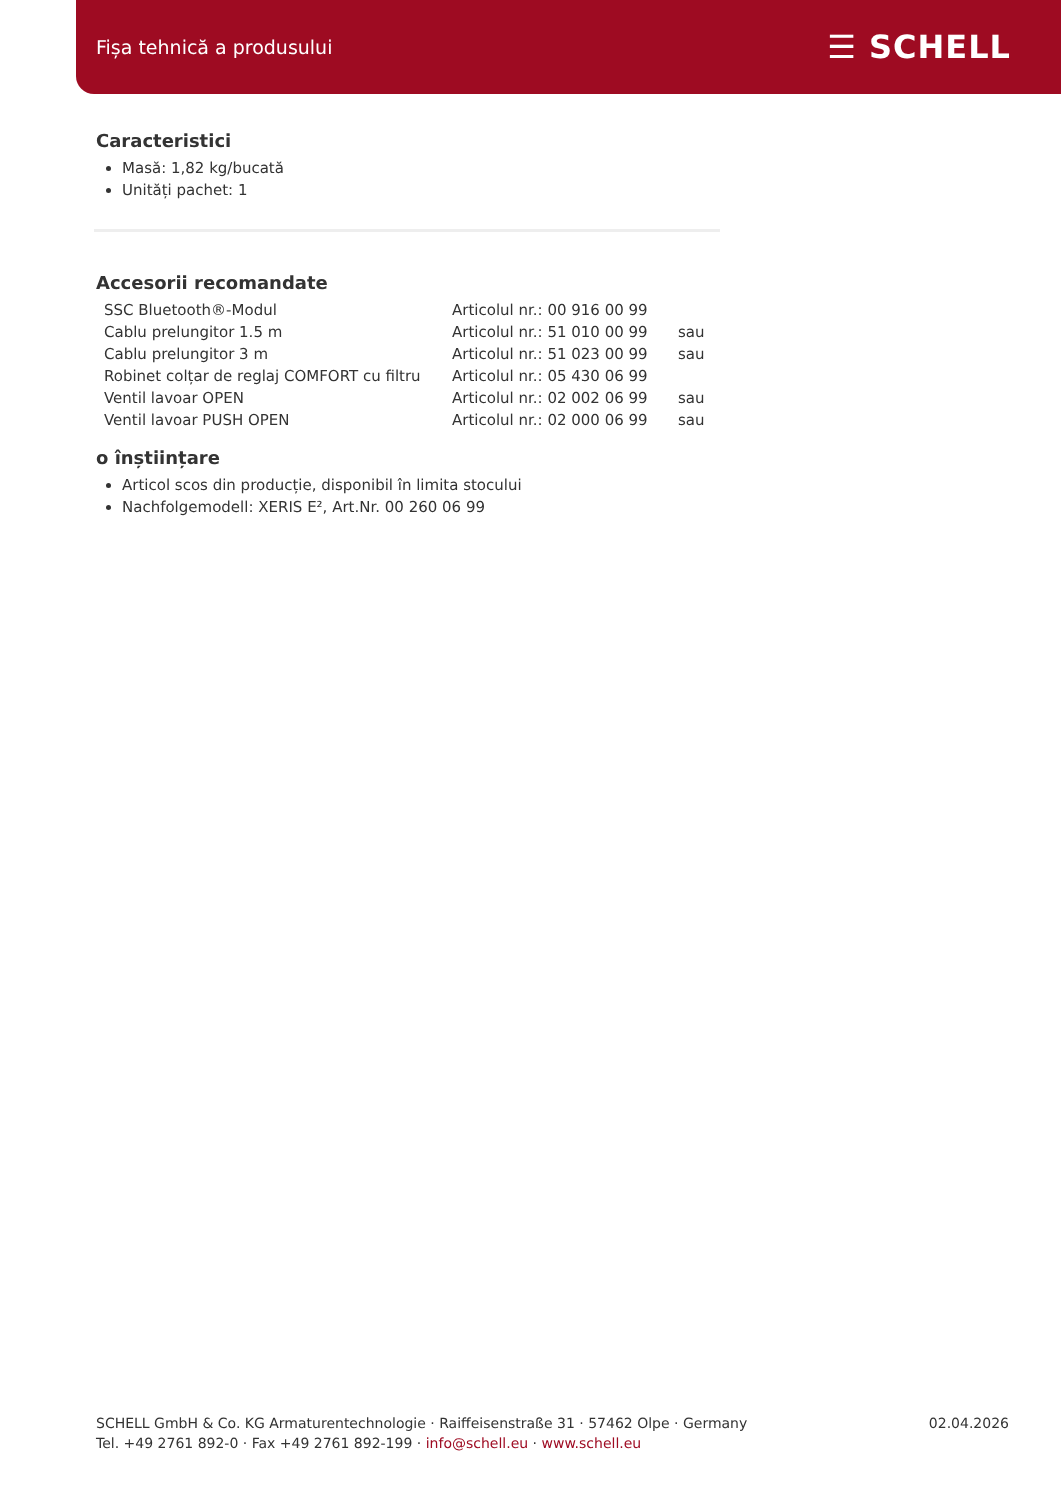Fișa tehnică a produsului
☰ SCHELL
Caracteristici
Masă: 1,82 kg/bucată
Unități pachet: 1
Accesorii recomandate
| SSC Bluetooth®-Modul | Articolul nr.: 00 916 00 99 | |
| Cablu prelungitor 1.5 m | Articolul nr.: 51 010 00 99 | sau |
| Cablu prelungitor 3 m | Articolul nr.: 51 023 00 99 | sau |
| Robinet colțar de reglaj COMFORT cu filtru | Articolul nr.: 05 430 06 99 | |
| Ventil lavoar OPEN | Articolul nr.: 02 002 06 99 | sau |
| Ventil lavoar PUSH OPEN | Articolul nr.: 02 000 06 99 | sau |
o înștiințare
Articol scos din producție, disponibil în limita stocului
Nachfolgemodell: XERIS E², Art.Nr. 00 260 06 99
SCHELL GmbH & Co. KG Armaturentechnologie · Raiffeisenstraße 31 · 57462 Olpe · Germany
Tel. +49 2761 892-0 · Fax +49 2761 892-199 · info@schell.eu · www.schell.eu
02.04.2026